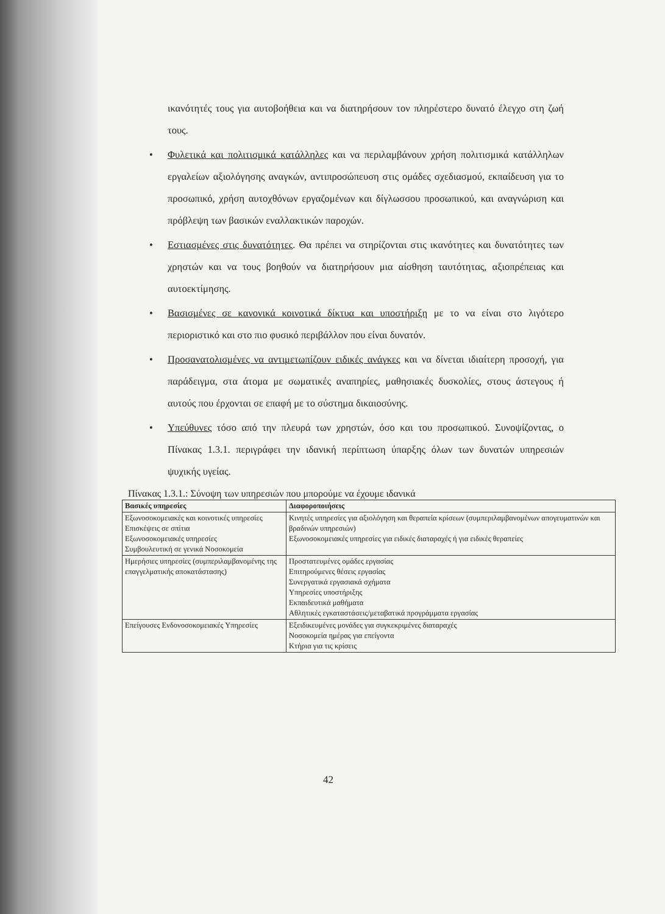ικανότητές τους για αυτοβοήθεια και να διατηρήσουν τον πληρέστερο δυνατό έλεγχο στη ζωή τους.
• Φυλετικά και πολιτισμικά κατάλληλες και να περιλαμβάνουν χρήση πολιτισμικά κατάλληλων εργαλείων αξιολόγησης αναγκών, αντιπροσώπευση στις ομάδες σχεδιασμού, εκπαίδευση για το προσωπικό, χρήση αυτοχθόνων εργαζομένων και δίγλωσσου προσωπικού, και αναγνώριση και πρόβλεψη των βασικών εναλλακτικών παροχών.
• Εστιασμένες στις δυνατότητες. Θα πρέπει να στηρίζονται στις ικανότητες και δυνατότητες των χρηστών και να τους βοηθούν να διατηρήσουν μια αίσθηση ταυτότητας, αξιοπρέπειας και αυτοεκτίμησης.
• Βασισμένες σε κανονικά κοινοτικά δίκτυα και υποστήριξη με το να είναι στο λιγότερο περιοριστικό και στο πιο φυσικό περιβάλλον που είναι δυνατόν.
• Προσανατολισμένες να αντιμετωπίζουν ειδικές ανάγκες και να δίνεται ιδιαίτερη προσοχή, για παράδειγμα, στα άτομα με σωματικές αναπηρίες, μαθησιακές δυσκολίες, στους άστεγους ή αυτούς που έρχονται σε επαφή με το σύστημα δικαιοσύνης.
• Υπεύθυνες τόσο από την πλευρά των χρηστών, όσο και του προσωπικού. Συνοψίζοντας, ο Πίνακας 1.3.1. περιγράφει την ιδανική περίπτωση ύπαρξης όλων των δυνατών υπηρεσιών ψυχικής υγείας.
Πίνακας 1.3.1.: Σύνοψη των υπηρεσιών που μπορούμε να έχουμε ιδανικά
| Βασικές υπηρεσίες | Διαφοροποιήσεις |
| --- | --- |
| Εξωνοσοκομειακές και κοινοτικές υπηρεσίες Επισκέψεις σε σπίτια Εξωνοσοκομειακές υπηρεσίες Συμβουλευτική σε γενικά Νοσοκομεία | Κινητές υπηρεσίες για αξιολόγηση και θεραπεία κρίσεων (συμπεριλαμβανομένων απογευματινών και βραδινών υπηρεσιών) Εξωνοσοκομειακές υπηρεσίες για ειδικές διαταραχές ή για ειδικές θεραπείες |
| Ημερήσιες υπηρεσίες (συμπεριλαμβανομένης της επαγγελματικής αποκατάστασης) | Προστατευμένες ομάδες εργασίας Επιτηρούμενες θέσεις εργασίας Συνεργατικά εργασιακά σχήματα Υπηρεσίες υποστήριξης Εκπαιδευτικά μαθήματα Αθλητικές εγκαταστάσεις/μεταβατικά προγράμματα εργασίας |
| Επείγουσες Ενδονοσοκομειακές Υπηρεσίες | Εξειδικευμένες μονάδες για συγκεκριμένες διαταραχές Νοσοκομεία ημέρας για επείγοντα Κτήρια για τις κρίσεις |
42